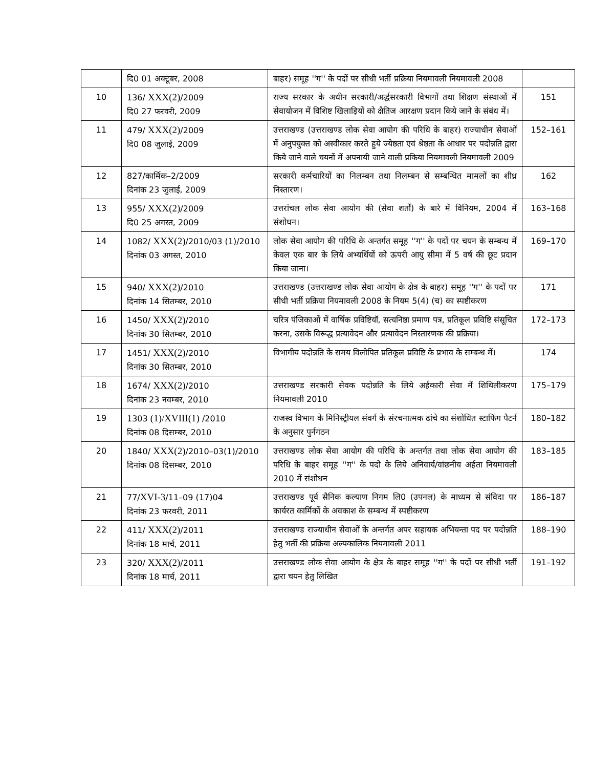| | दि0 01 अक्टूबर, 2008 | बाहर) समूह ''ग'' के पदों पर सीधी भर्ती प्रक्रिया नियमावली नियमावली 2008 | |
| 10 | 136/ XXX(2) /2009 दि0 27 फरवरी, 2009 | राज्य सरकार के अधीन सरकारी/अर्द्धसरकारी विभागों तथा शिक्षण संस्थाओं में सेवायोजन में विशिष्ट खिलाड़ियों को क्षैतिज आरक्षण प्रदान किये जाने के संबंध में। | 151 |
| 11 | 479/ XXX(2) /2009 दि0 08 जुलाई, 2009 | उत्तराखण्ड (उत्तराखण्ड लोक सेवा आयोग की परिधि के बाहर) राज्याधीन सेवाओं में अनुपयुक्त को अस्वीकार करते हुये ज्येष्ठता एवं श्रेष्ठता के आधार पर पदोन्नति द्वारा किये जाने वाले चयनों में अपनायी जाने वाली प्रकिया नियमावली नियमावली 2009 | 152–161 |
| 12 | 827/कार्मिक–2/2009 दिनांक 23 जुलाई, 2009 | सरकारी कर्मचारियों का निलम्बन तथा निलम्बन से सम्बन्धित मामलों का शीध्र निस्तारण। | 162 |
| 13 | 955/ XXX(2) /2009 दि0 25 अगस्त, 2009 | उत्तरांचल लोक सेवा आयोग की (सेवा शर्तों) के बारे में विनियम, 2004 में संशोधन। | 163–168 |
| 14 | 1082/ XXX(2) /2010/03 (1)/2010 दिनांक 03 अगस्त, 2010 | लोक सेवा आयोग की परिधि के अन्तर्गत समूह ''ग'' के पदों पर चयन के सम्बन्ध में केवल एक बार के लिये अभ्यर्थियों को ऊपरी आयु सीमा में 5 वर्ष की छूट प्रदान किया जाना। | 169–170 |
| 15 | 940/ XXX(2) /2010 दिनांक 14 सितम्बर, 2010 | उत्तराखण्ड (उत्तराखण्ड लोक सेवा आयोग के क्षेत्र के बाहर) समूह ''ग'' के पदों पर सीधी भर्ती प्रक्रिया नियमावली 2008 के नियम 5(4) (च) का स्पष्टीकरण | 171 |
| 16 | 1450/ XXX(2) /2010 दिनांक 30 सितम्बर, 2010 | चरित्र पंजिकाओं में वार्षिक प्रविष्टियॉ, सत्यनिष्ठा प्रमाण पत्र, प्रतिकूल प्रविष्टि संसूचित करना, उसके विरूद्ध प्रत्यावेदन और प्रत्यावेदन निस्तारणक की प्रक्रिया। | 172–173 |
| 17 | 1451/ XXX(2) /2010 दिनांक 30 सितम्बर, 2010 | विभागीय पदोन्नति के समय विलोपित प्रतिकूल प्रविष्टि के प्रभाव के सम्बन्ध में। | 174 |
| 18 | 1674/ XXX(2) /2010 दिनांक 23 नवम्बर, 2010 | उत्तराखण्ड सरकारी सेवक पदोन्नति के लिये अर्हकारी सेवा में शिथिलीकरण नियमावली 2010 | 175–179 |
| 19 | 1303 (1)/XVIII(1) /2010 दिनांक 08 दिसम्बर, 2010 | राजस्व विभाग के मिनिस्ट्रीयल संवर्ग के संरचनात्मक ढांचे का संशोधित स्टाफिंग पैटर्न के अनुसार पुर्नगठन | 180–182 |
| 20 | 1840/ XXX(2) /2010–03(1)/2010 दिनांक 08 दिसम्बर, 2010 | उत्तराखण्ड लोक सेवा आयोग की परिधि के अन्तर्गत तथा लोक सेवा आयोग की परिधि के बाहर समूह ''ग'' के पदो के लिये अनिवार्य/वांछनीय अर्हता नियमावली 2010 में संशोधन | 183–185 |
| 21 | 77/ XVI-3 /11–09 (17)04 दिनांक 23 फरवरी, 2011 | उत्तराखण्ड पूर्व सैनिक कल्याण निगम लि0 (उपनल) के माध्यम से संविदा पर कार्यरत कार्मिकों के अवकाश के सम्बन्ध में स्पष्टीकरण | 186–187 |
| 22 | 411/ XXX(2) /2011 दिनांक 18 मार्च, 2011 | उत्तराखण्ड राज्याधीन सेवाओं के अन्तर्गत अपर सहायक अभियन्ता पद पर पदोन्नति हेतु भर्ती की प्रक्रिया अल्पकालिक नियमावली 2011 | 188–190 |
| 23 | 320/ XXX(2) /2011 दिनांक 18 मार्च, 2011 | उत्तराखण्ड लोक सेवा आयोग के क्षेत्र के बाहर समूह ''ग'' के पदों पर सीधी भर्ती द्वारा चयन हेतु लिखित | 191–192 |